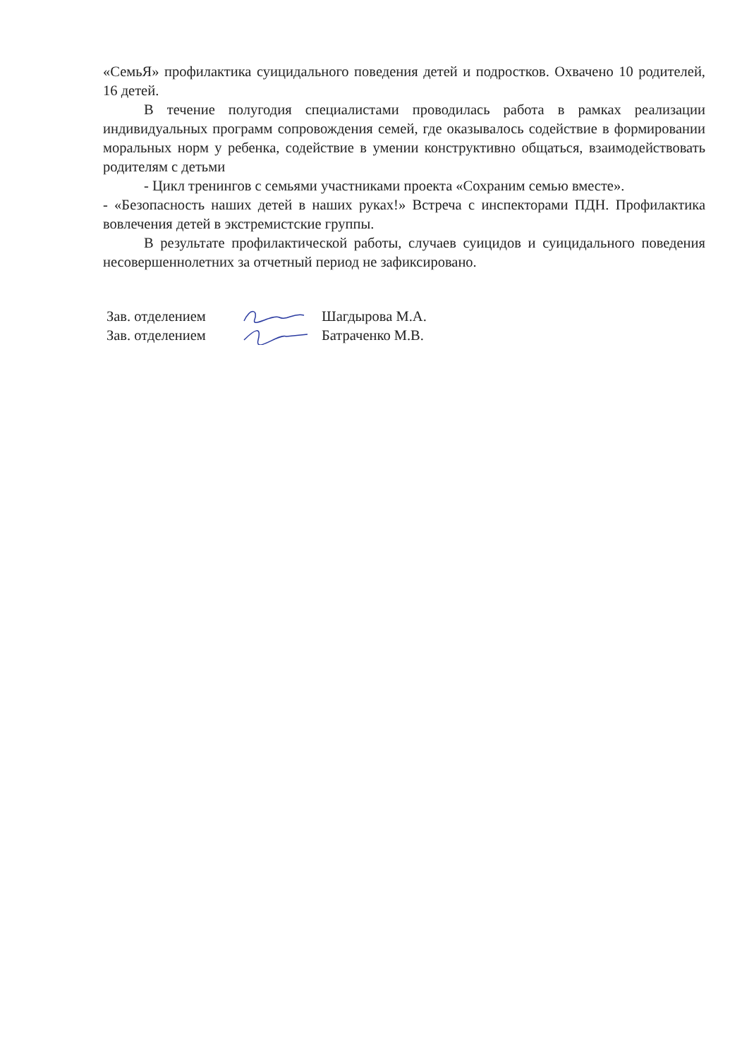«СемьЯ» профилактика суицидального поведения детей и подростков. Охвачено 10 родителей, 16 детей.
В течение полугодия специалистами проводилась работа в рамках реализации индивидуальных программ сопровождения семей, где оказывалось содействие в формировании моральных норм у ребенка, содействие в умении конструктивно общаться, взаимодействовать родителям с детьми
- Цикл тренингов с семьями участниками проекта «Сохраним семью вместе».
- «Безопасность наших детей в наших руках!» Встреча с инспекторами ПДН. Профилактика вовлечения детей в экстремистские группы.
В результате профилактической работы, случаев суицидов и суицидального поведения несовершеннолетних за отчетный период не зафиксировано.
Зав. отделением Шагдырова М.А.
Зав. отделением Батраченко М.В.